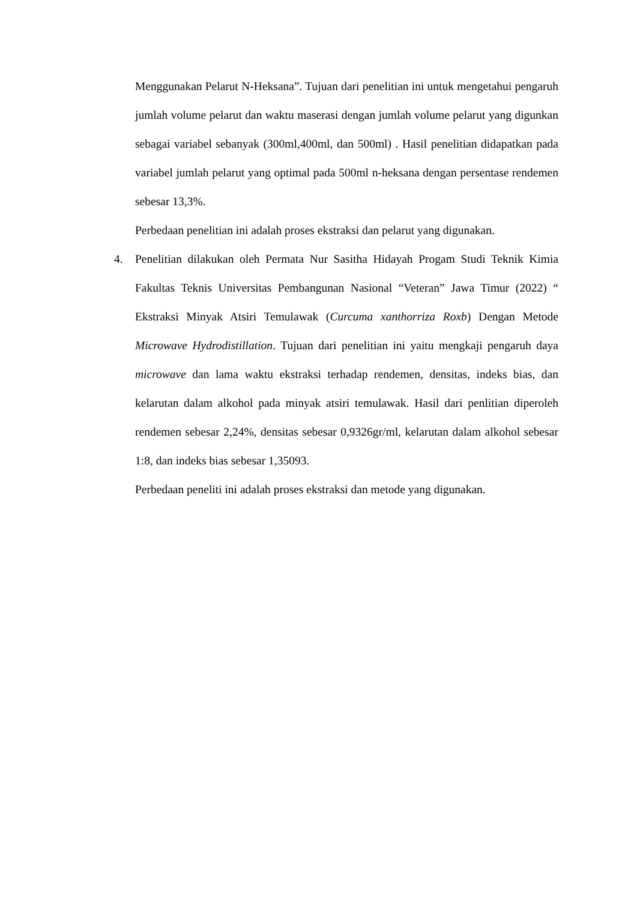Menggunakan Pelarut N-Heksana”. Tujuan dari penelitian ini untuk mengetahui pengaruh jumlah volume pelarut dan waktu maserasi dengan jumlah volume pelarut yang digunkan sebagai variabel sebanyak (300ml,400ml, dan 500ml) . Hasil penelitian didapatkan pada variabel jumlah pelarut yang optimal pada 500ml n-heksana dengan persentase rendemen sebesar 13,3%.
Perbedaan penelitian ini adalah proses ekstraksi dan pelarut yang digunakan.
4. Penelitian dilakukan oleh Permata Nur Sasitha Hidayah Progam Studi Teknik Kimia Fakultas Teknis Universitas Pembangunan Nasional “Veteran” Jawa Timur (2022) “ Ekstraksi Minyak Atsiri Temulawak (Curcuma xanthorriza Roxb) Dengan Metode Microwave Hydrodistillation. Tujuan dari penelitian ini yaitu mengkaji pengaruh daya microwave dan lama waktu ekstraksi terhadap rendemen, densitas, indeks bias, dan kelarutan dalam alkohol pada minyak atsiri temulawak. Hasil dari penlitian diperoleh rendemen sebesar 2,24%, densitas sebesar 0,9326gr/ml, kelarutan dalam alkohol sebesar 1:8, dan indeks bias sebesar 1,35093.
Perbedaan peneliti ini adalah proses ekstraksi dan metode yang digunakan.